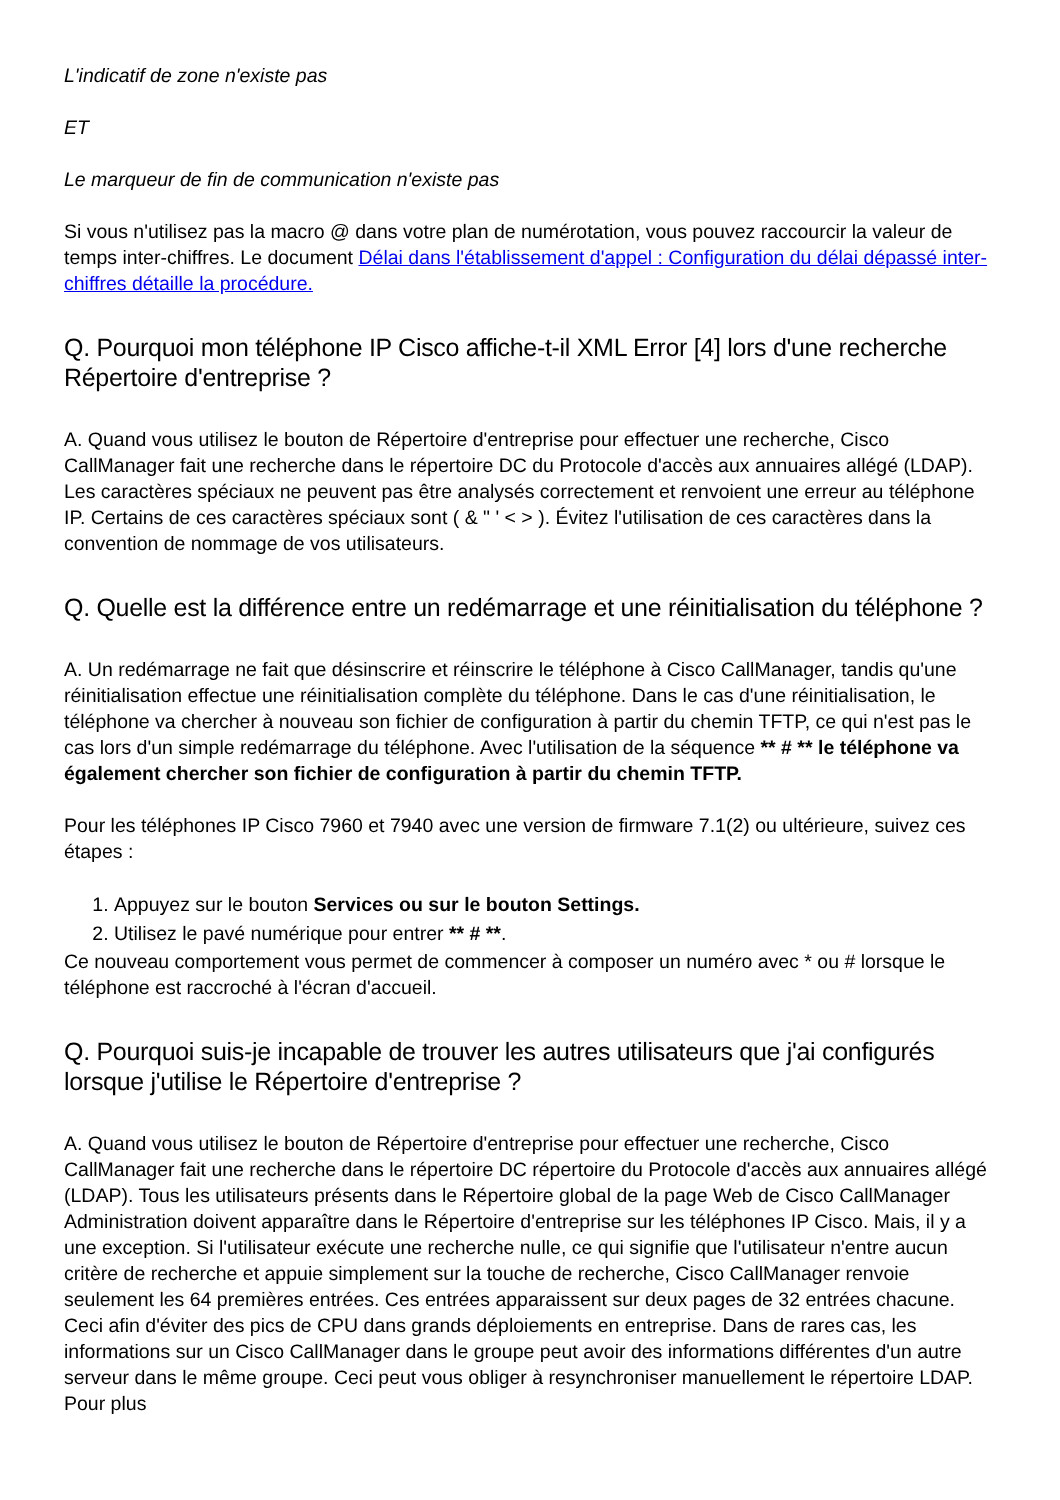L'indicatif de zone n'existe pas
ET
Le marqueur de fin de communication n'existe pas
Si vous n'utilisez pas la macro @ dans votre plan de numérotation, vous pouvez raccourcir la valeur de temps inter-chiffres. Le document Délai dans l'établissement d'appel : Configuration du délai dépassé inter-chiffres détaille la procédure.
Q. Pourquoi mon téléphone IP Cisco affiche-t-il XML Error [4] lors d'une recherche Répertoire d'entreprise ?
A. Quand vous utilisez le bouton de Répertoire d'entreprise pour effectuer une recherche, Cisco CallManager fait une recherche dans le répertoire DC du Protocole d'accès aux annuaires allégé (LDAP). Les caractères spéciaux ne peuvent pas être analysés correctement et renvoient une erreur au téléphone IP. Certains de ces caractères spéciaux sont ( & " ' < > ). Évitez l'utilisation de ces caractères dans la convention de nommage de vos utilisateurs.
Q. Quelle est la différence entre un redémarrage et une réinitialisation du téléphone ?
A. Un redémarrage ne fait que désinscrire et réinscrire le téléphone à Cisco CallManager, tandis qu'une réinitialisation effectue une réinitialisation complète du téléphone. Dans le cas d'une réinitialisation, le téléphone va chercher à nouveau son fichier de configuration à partir du chemin TFTP, ce qui n'est pas le cas lors d'un simple redémarrage du téléphone. Avec l'utilisation de la séquence ** # ** le téléphone va également chercher son fichier de configuration à partir du chemin TFTP.
Pour les téléphones IP Cisco 7960 et 7940 avec une version de firmware 7.1(2) ou ultérieure, suivez ces étapes :
1. Appuyez sur le bouton Services ou sur le bouton Settings.
2. Utilisez le pavé numérique pour entrer ** # **.
Ce nouveau comportement vous permet de commencer à composer un numéro avec * ou # lorsque le téléphone est raccroché à l'écran d'accueil.
Q. Pourquoi suis-je incapable de trouver les autres utilisateurs que j'ai configurés lorsque j'utilise le Répertoire d'entreprise ?
A. Quand vous utilisez le bouton de Répertoire d'entreprise pour effectuer une recherche, Cisco CallManager fait une recherche dans le répertoire DC répertoire du Protocole d'accès aux annuaires allégé (LDAP). Tous les utilisateurs présents dans le Répertoire global de la page Web de Cisco CallManager Administration doivent apparaître dans le Répertoire d'entreprise sur les téléphones IP Cisco. Mais, il y a une exception. Si l'utilisateur exécute une recherche nulle, ce qui signifie que l'utilisateur n'entre aucun critère de recherche et appuie simplement sur la touche de recherche, Cisco CallManager renvoie seulement les 64 premières entrées. Ces entrées apparaissent sur deux pages de 32 entrées chacune. Ceci afin d'éviter des pics de CPU dans grands déploiements en entreprise. Dans de rares cas, les informations sur un Cisco CallManager dans le groupe peut avoir des informations différentes d'un autre serveur dans le même groupe. Ceci peut vous obliger à resynchroniser manuellement le répertoire LDAP. Pour plus